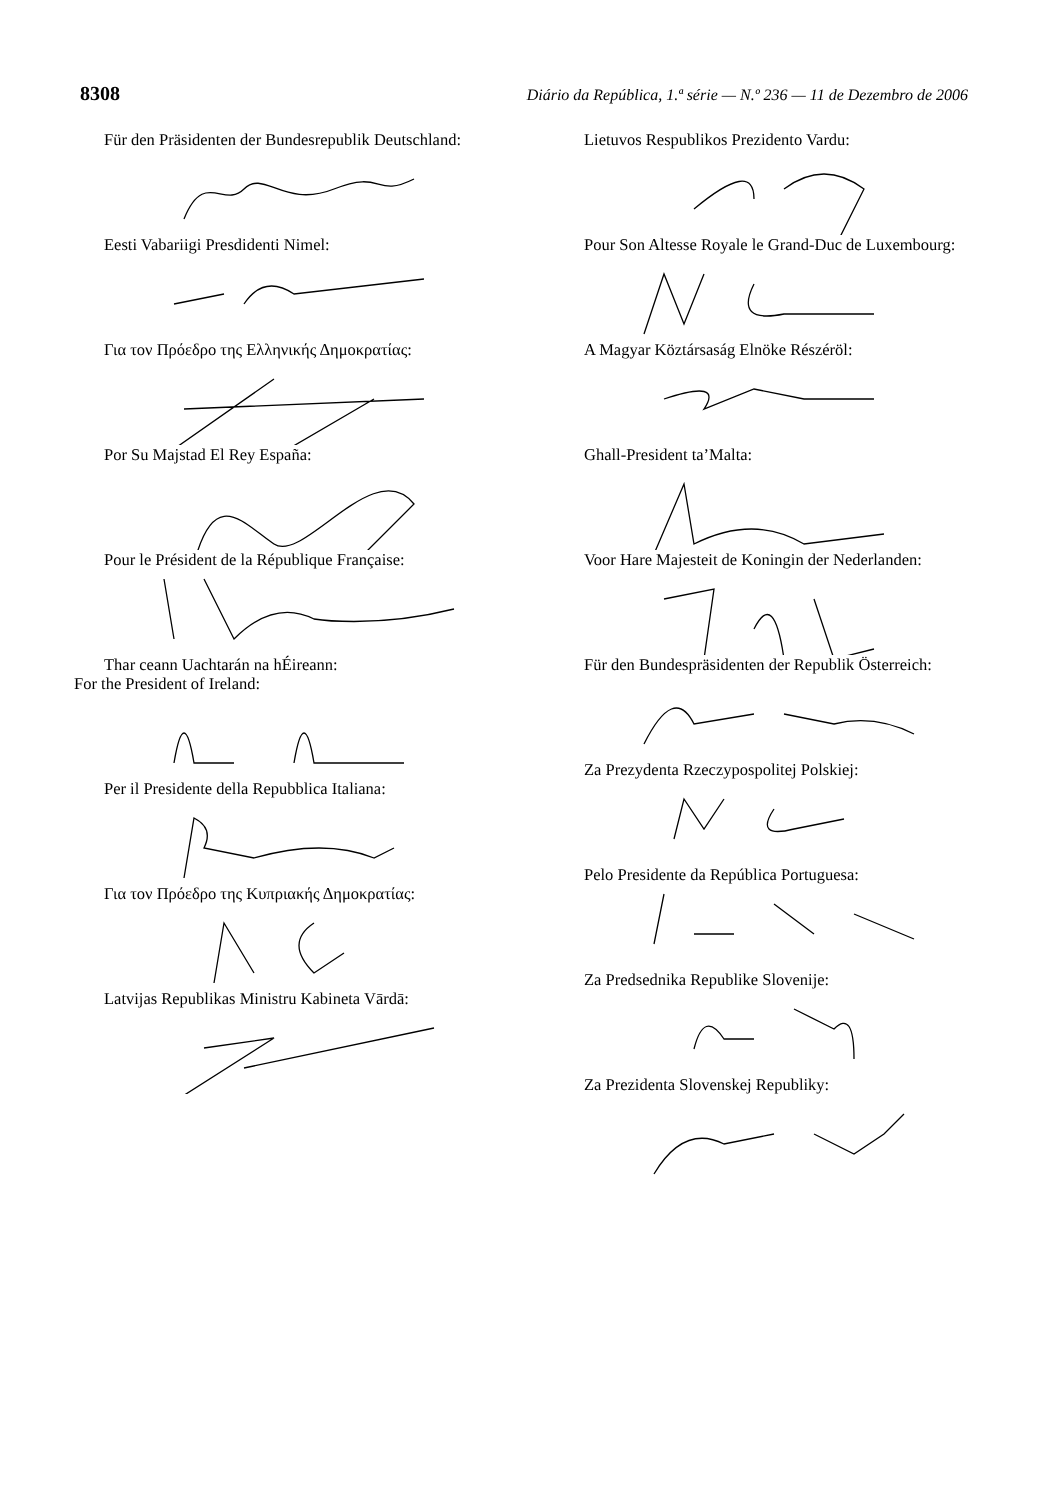8308 Diário da República, 1.ª série — N.º 236 — 11 de Dezembro de 2006
Für den Präsidenten der Bundesrepublik Deutschland:
Eesti Vabariigi Presdidenti Nimel:
Για τον Πρόεδρο της Ελληνικής Δημοκρατίας:
Por Su Majstad El Rey España:
Pour le Président de la République Française:
Thar ceann Uachtarán na hÉireann:
For the President of Ireland:
Per il Presidente della Repubblica Italiana:
Για τον Πρόεδρο της Κυπριακής Δημοκρατίας:
Latvijas Republikas Ministru Kabineta Vārdā:
Lietuvos Respublikos Prezidento Vardu:
Pour Son Altesse Royale le Grand-Duc de Luxembourg:
A Magyar Köztársaság Elnöke Részéröl:
Ghall-President ta’Malta:
Voor Hare Majesteit de Koningin der Nederlanden:
Für den Bundespräsidenten der Republik Österreich:
Za Prezydenta Rzeczypospolitej Polskiej:
Pelo Presidente da República Portuguesa:
Za Predsednika Republike Slovenije:
Za Prezidenta Slovenskej Republiky: